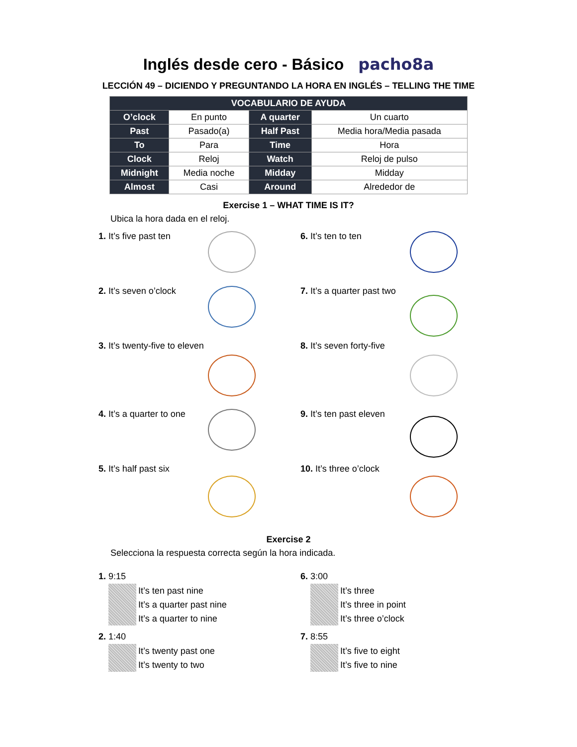Inglés desde cero - Básico pacho8a
LECCIÓN 49 – DICIENDO Y PREGUNTANDO LA HORA EN INGLÉS – TELLING THE TIME
| VOCABULARIO DE AYUDA | | | |
| --- | --- | --- | --- |
| O’clock | En punto | A quarter | Un cuarto |
| Past | Pasado(a) | Half Past | Media hora/Media pasada |
| To | Para | Time | Hora |
| Clock | Reloj | Watch | Reloj de pulso |
| Midnight | Media noche | Midday | Midday |
| Almost | Casi | Around | Alrededor de |
Exercise 1 – WHAT TIME IS IT?
Ubica la hora dada en el reloj.
1. It’s five past ten
2. It’s seven o’clock
3. It’s twenty-five to eleven
4. It’s a quarter to one
5. It’s half past six
6. It’s ten to ten
7. It’s a quarter past two
8. It’s seven forty-five
9. It’s ten past eleven
10. It’s three o’clock
Exercise 2
Selecciona la respuesta correcta según la hora indicada.
1. 9:15
It’s ten past nine
It’s a quarter past nine
It’s a quarter to nine
2. 1:40
It’s twenty past one
It’s twenty to two
6. 3:00
It’s three
It’s three in point
It’s three o’clock
7. 8:55
It’s five to eight
It’s five to nine